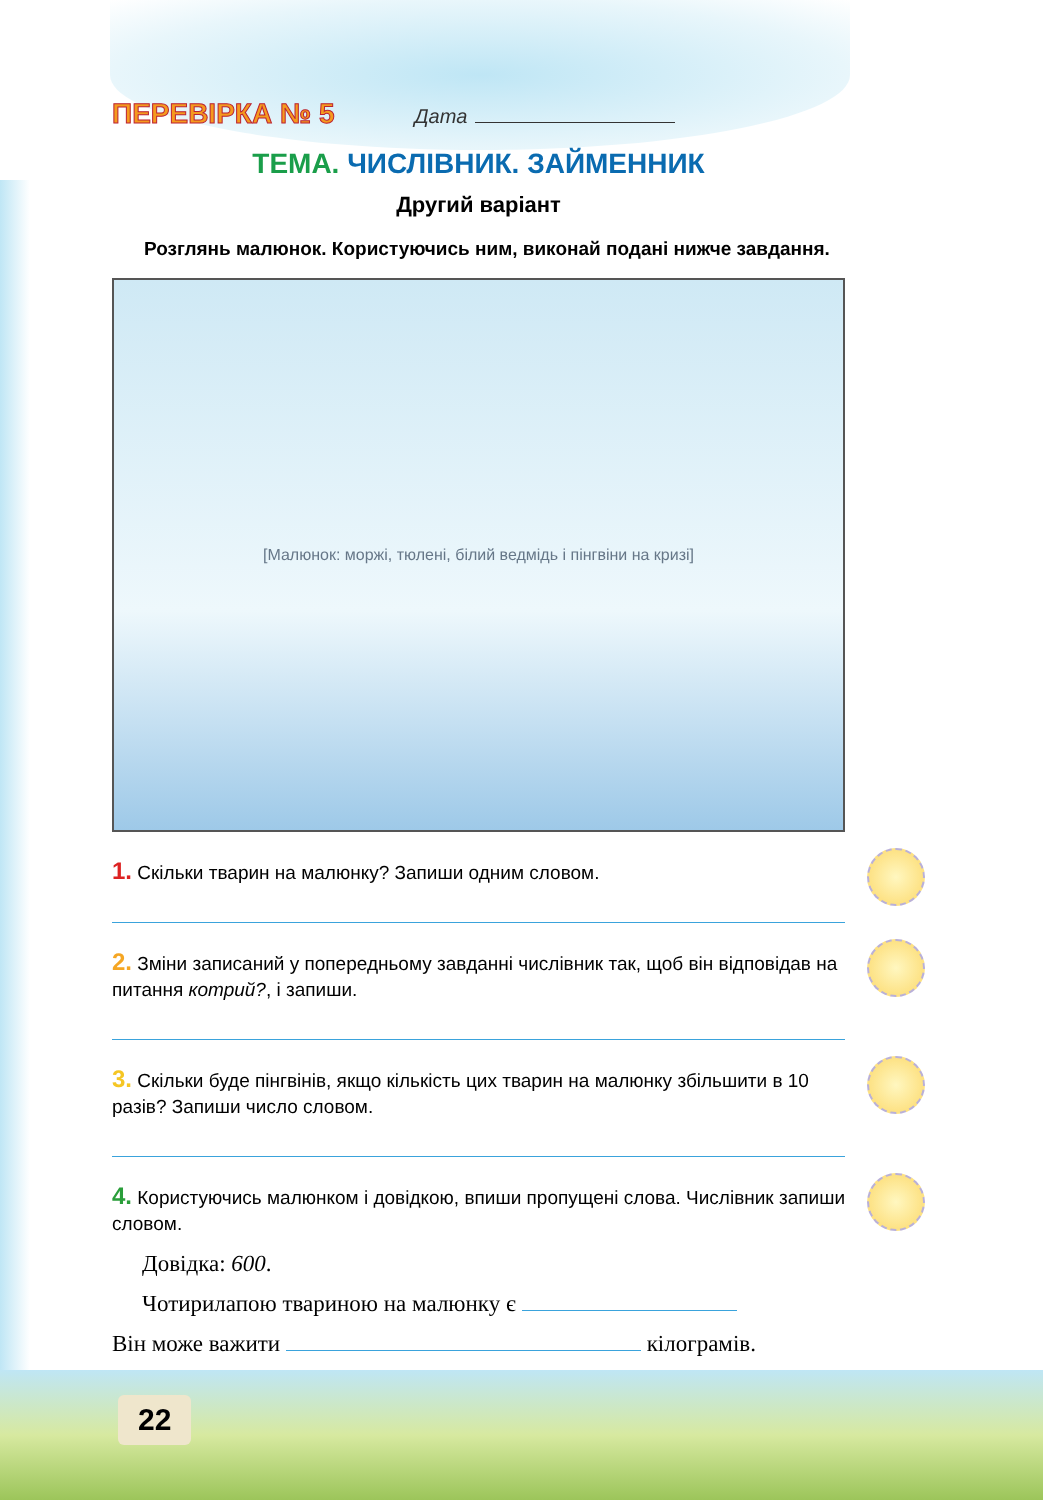ПЕРЕВІРКА № 5 Дата
ТЕМА. ЧИСЛІВНИК. ЗАЙМЕННИК
Другий варіант
Розглянь малюнок. Користуючись ним, виконай подані нижче завдання.
[Малюнок: моржі, тюлені, білий ведмідь і пінгвіни на кризі]
1. Скільки тварин на малюнку? Запиши одним словом.
2. Зміни записаний у попередньому завданні числівник так, щоб він відповідав на питання котрий?, і запиши.
3. Скільки буде пінгвінів, якщо кількість цих тварин на малюнку збільшити в 10 разів? Запиши число словом.
4. Користуючись малюнком і довідкою, впиши пропущені слова. Числівник запиши словом.
Довідка: 600.
Чотирилапою твариною на малюнку є
Він може важити кілограмів.
22